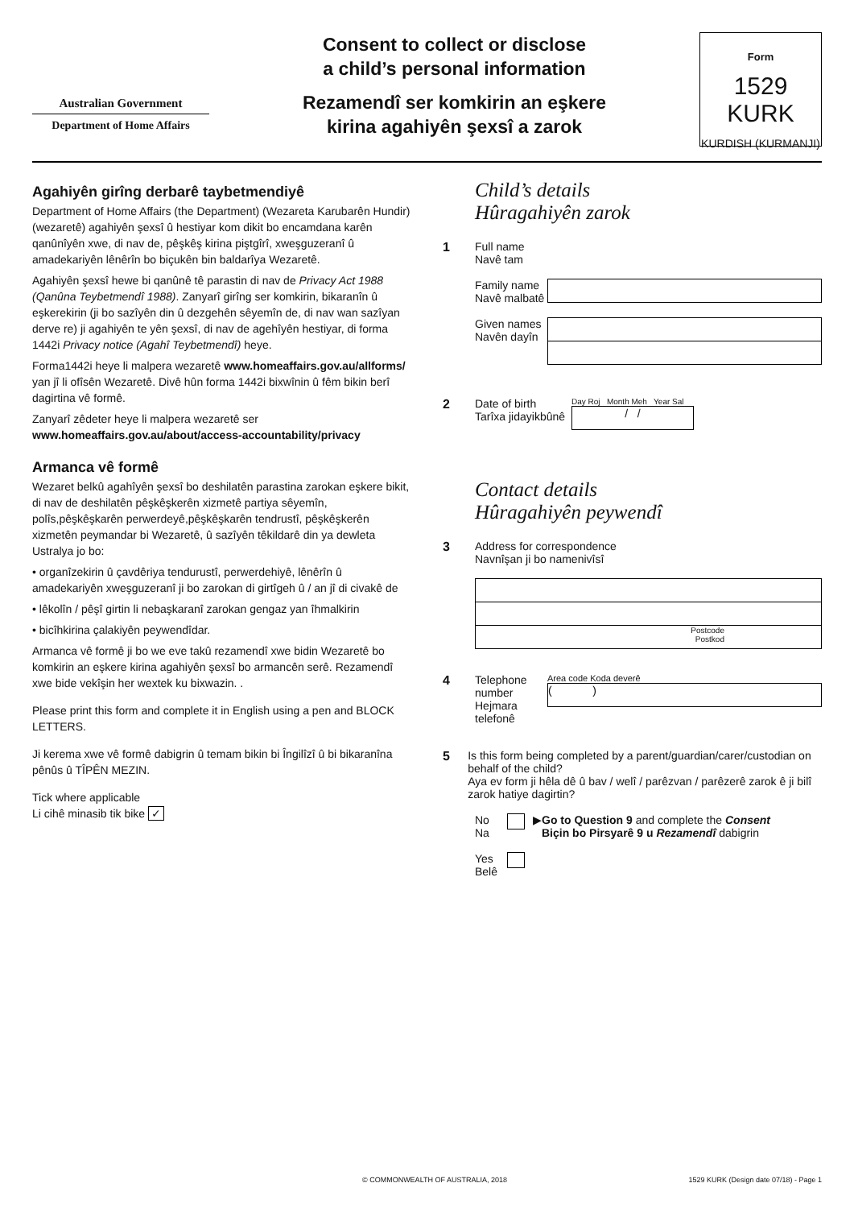Australian Government
Department of Home Affairs
Consent to collect or disclose
a child’s personal information
Rezamendî ser komkirin an eşkere
kirina agahiyên şexsî a zarok
Form
1529 KURK
KURDISH (KURMANJI)
Agahiyên girîng derbarê taybetmendiyê
Department of Home Affairs (the Department) (Wezareta Karubarên Hundir) (wezaretê) agahiyên şexsî û hestiyar kom dikit bo encamdana karên qanûnîyên xwe, di nav de, pêşkêş kirina piştgîrî, xweşguzeranî û amadekariyên lênêrîn bo biçukên bin baldarîya Wezaretê.
Agahiyên şexsî hewe bi qanûnê tê parastin di nav de Privacy Act 1988 (Qanûna Teybetmendî 1988). Zanyarî girîng ser komkirin, bikaranîn û eşkerekirin (ji bo sazîyên din û dezgehên sêyemîn de, di nav wan sazîyan derve re) ji agahiyên te yên şexsî, di nav de agehîyên hestiyar, di forma 1442i Privacy notice (Agahî Teybetmendî) heye.
Forma1442i heye li malpera wezaretê www.homeaffairs.gov.au/allforms/ yan jî li ofîsên Wezaretê. Divê hûn forma 1442i bixwînin û fêm bikin berî dagirtina vê formê.
Zanyarî zêdeter heye li malpera wezaretê ser www.homeaffairs.gov.au/about/access-accountability/privacy
Armanca vê formê
Wezaret belkû agahîyên şexsî bo deshilatên parastina zarokan eşkere bikit, di nav de deshilatên pêşkêşkerên xizmetê partiya sêyemîn, polîs,pêşkêşkarên perwerdeyê,pêşkêşkarên tendrustî, pêşkêşkerên xizmetên peymandar bi Wezaretê, û sazîyên têkildarê din ya dewleta Ustralya jo bo:
• organîzekirin û çavdêriya tendurustî, perwerdehiyê, lênêrîn û amadekariyên xweşguzeranî ji bo zarokan di girtîgeh û / an jî di civakê de
• lêkolîn / pêşî girtin li nebaşkaranî zarokan gengaz yan îhmalkirin
• bicîhkirina çalakiyên peywendîdar.
Armanca vê formê ji bo we eve takû rezamendî xwe bidin Wezaretê bo komkirin an eşkere kirina agahiyên şexsî bo armancên serê. Rezamendî xwe bide vekîşin her wextek ku bixwazin. .
Please print this form and complete it in English using a pen and BLOCK LETTERS.
Ji kerema xwe vê formê dabigrin û temam bikin bi Îngilîzî û bi bikaranîna pênûs û TÎPÊN MEZIN.
Tick where applicable
Li cihê minasib tik bike ✓
Child’s details
Hûragahiyên zarok
1 Full name
Navê tam
Family name
Navê malbatê
Given names
Navên dayîn
2 Date of birth
Tarîxa jidayikbûnê
Day Roj Month Meh Year Sal
/ /
Contact details
Hûragahiyên peywendî
3 Address for correspondence
Navnîşan ji bo namenivîsî
Postcode
Postkod
4 Telephone number
Hejmara telefonê
Area code Koda deverê
( )
5 Is this form being completed by a parent/guardian/carer/custodian on behalf of the child?
Aya ev form ji hêla dê û bav / welî / parêzvan / parêzerê zarok ê ji bilî zarok hatiye dagirtin?
No
Na
▶
Go to Question 9 and complete the Consent
Biçin bo Pirsyarê 9 u Rezamendî dabigrin
Yes
Belê
© COMMONWEALTH OF AUSTRALIA, 2018 1529 KURK (Design date 07/18) - Page 1